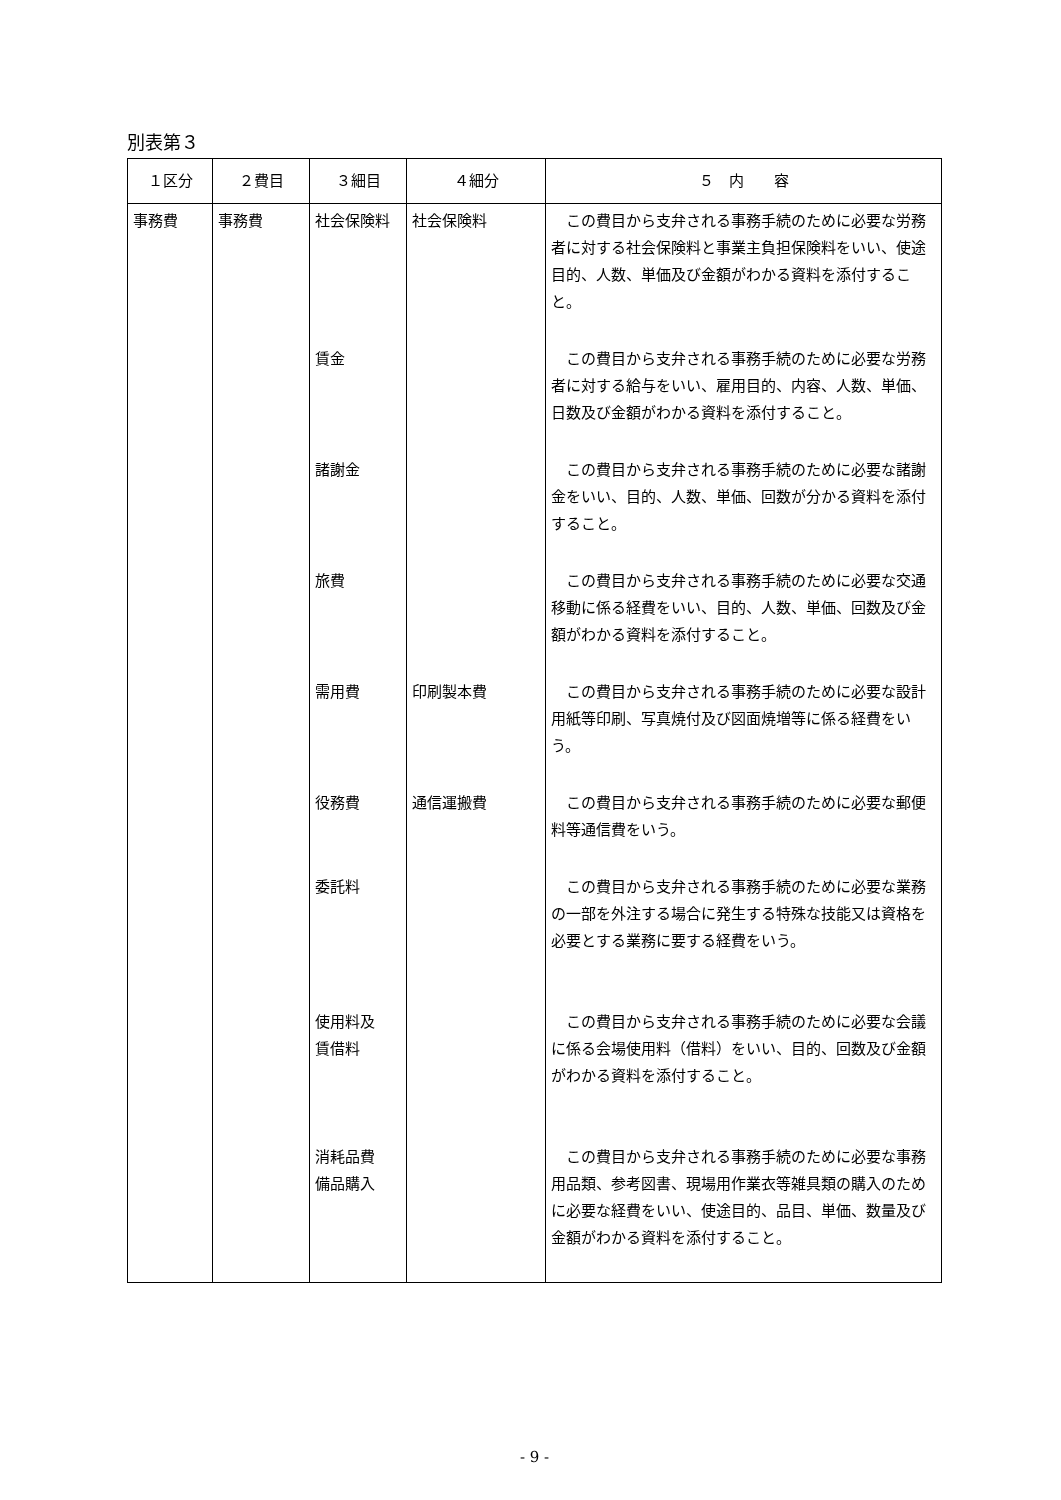別表第３
| １区分 | ２費目 | ３細目 | ４細分 | ５ 内 容 |
| --- | --- | --- | --- | --- |
| 事務費 | 事務費 | 社会保険料 | 社会保険料 | この費目から支弁される事務手続のために必要な労務者に対する社会保険料と事業主負担保険料をいい、使途目的、人数、単価及び金額がわかる資料を添付すること。 |
| | | 賃金 | | この費目から支弁される事務手続のために必要な労務者に対する給与をいい、雇用目的、内容、人数、単価、日数及び金額がわかる資料を添付すること。 |
| | | 諸謝金 | | この費目から支弁される事務手続のために必要な諸謝金をいい、目的、人数、単価、回数が分かる資料を添付すること。 |
| | | 旅費 | | この費目から支弁される事務手続のために必要な交通移動に係る経費をいい、目的、人数、単価、回数及び金額がわかる資料を添付すること。 |
| | | 需用費 | 印刷製本費 | この費目から支弁される事務手続のために必要な設計用紙等印刷、写真焼付及び図面焼増等に係る経費をいう。 |
| | | 役務費 | 通信運搬費 | この費目から支弁される事務手続のために必要な郵便料等通信費をいう。 |
| | | 委託料 | | この費目から支弁される事務手続のために必要な業務の一部を外注する場合に発生する特殊な技能又は資格を必要とする業務に要する経費をいう。 |
| | | 使用料及 賃借料 | | この費目から支弁される事務手続のために必要な会議に係る会場使用料（借料）をいい、目的、回数及び金額がわかる資料を添付すること。 |
| | | 消耗品費 備品購入 | | この費目から支弁される事務手続のために必要な事務用品類、参考図書、現場用作業衣等雑具類の購入のために必要な経費をいい、使途目的、品目、単価、数量及び金額がわかる資料を添付すること。 |
- 9 -